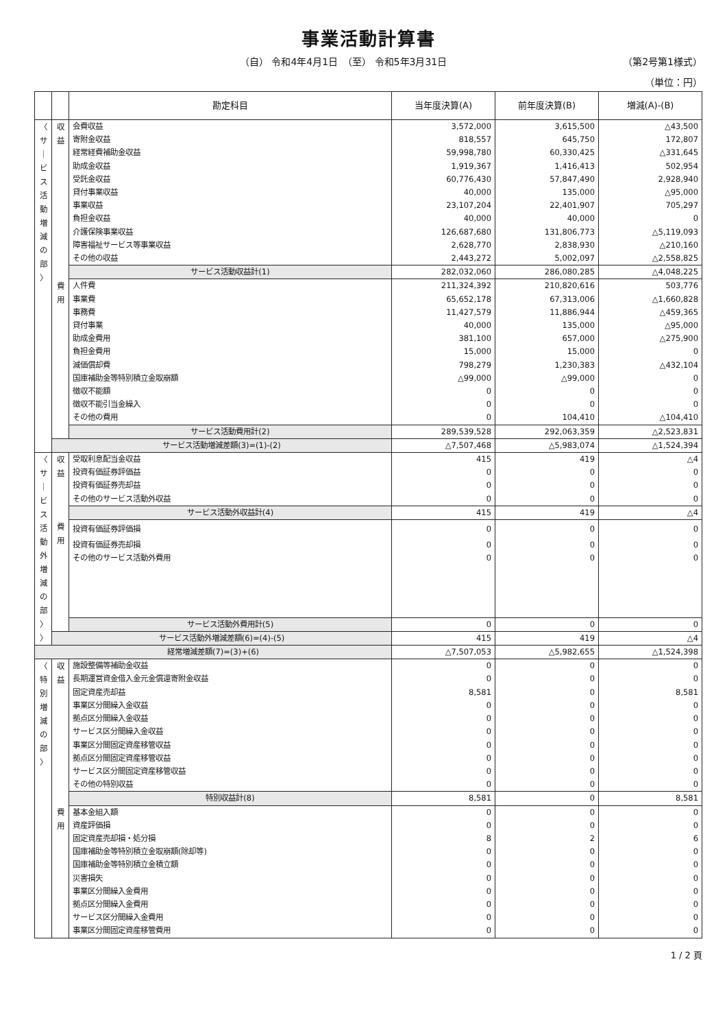事業活動計算書
（自） 令和4年4月1日　（至） 令和5年3月31日 （第2号第1様式）
（単位：円）
| | | 勘定科目 | 当年度決算(A) | 前年度決算(B) | 増減(A)-(B) |
| --- | --- | --- | --- | --- | --- |
| 〈 サ ｜ ビ ス 活 動 増 減 の 部 〉 | 収 益 | 会費収益 | 3,572,000 | 3,615,500 | △43,500 |
| | | 寄附金収益 | 818,557 | 645,750 | 172,807 |
| | | 経常経費補助金収益 | 59,998,780 | 60,330,425 | △331,645 |
| | | 助成金収益 | 1,919,367 | 1,416,413 | 502,954 |
| | | 受託金収益 | 60,776,430 | 57,847,490 | 2,928,940 |
| | | 貸付事業収益 | 40,000 | 135,000 | △95,000 |
| | | 事業収益 | 23,107,204 | 22,401,907 | 705,297 |
| | | 負担金収益 | 40,000 | 40,000 | 0 |
| | | 介護保険事業収益 | 126,687,680 | 131,806,773 | △5,119,093 |
| | | 障害福祉サービス等事業収益 | 2,628,770 | 2,838,930 | △210,160 |
| | | その他の収益 | 2,443,272 | 5,002,097 | △2,558,825 |
| | | サービス活動収益計(1) | 282,032,060 | 286,080,285 | △4,048,225 |
| | 費 用 | 人件費 | 211,324,392 | 210,820,616 | 503,776 |
| | | 事業費 | 65,652,178 | 67,313,006 | △1,660,828 |
| | | 事務費 | 11,427,579 | 11,886,944 | △459,365 |
| | | 貸付事業 | 40,000 | 135,000 | △95,000 |
| | | 助成金費用 | 381,100 | 657,000 | △275,900 |
| | | 負担金費用 | 15,000 | 15,000 | 0 |
| | | 減価償却費 | 798,279 | 1,230,383 | △432,104 |
| | | 国庫補助金等特別積立金取崩額 | △99,000 | △99,000 | 0 |
| | | 徴収不能額 | 0 | 0 | 0 |
| | | 徴収不能引当金繰入 | 0 | 0 | 0 |
| | | その他の費用 | 0 | 104,410 | △104,410 |
| | | サービス活動費用計(2) | 289,539,528 | 292,063,359 | △2,523,831 |
| | サービス活動増減差額(3)=(1)-(2) | | △7,507,468 | △5,983,074 | △1,524,394 |
| 〈 サ ｜ ビ ス 活 動 外 増 減 の 部 〉 〉 | 収 益 | 受取利息配当金収益 | 415 | 419 | △4 |
| | | 投資有価証券評価益 | 0 | 0 | 0 |
| | | 投資有価証券売却益 | 0 | 0 | 0 |
| | | その他のサービス活動外収益 | 0 | 0 | 0 |
| | | サービス活動外収益計(4) | 415 | 419 | △4 |
| | 費 用 | 投資有価証券評価損 | 0 | 0 | 0 |
| | | 投資有価証券売却損 | 0 | 0 | 0 |
| | | その他のサービス活動外費用 | 0 | 0 | 0 |
| | | サービス活動外費用計(5) | 0 | 0 | 0 |
| | サービス活動外増減差額(6)=(4)-(5) | | 415 | 419 | △4 |
| 経常増減差額(7)=(3)+(6) | | | △7,507,053 | △5,982,655 | △1,524,398 |
| 〈 特 別 増 減 の 部 〉 | 収 益 | 施設整備等補助金収益 | 0 | 0 | 0 |
| | | 長期運営資金借入金元金償還寄附金収益 | 0 | 0 | 0 |
| | | 固定資産売却益 | 8,581 | 0 | 8,581 |
| | | 事業区分間繰入金収益 | 0 | 0 | 0 |
| | | 拠点区分間繰入金収益 | 0 | 0 | 0 |
| | | サービス区分間繰入金収益 | 0 | 0 | 0 |
| | | 事業区分間固定資産移管収益 | 0 | 0 | 0 |
| | | 拠点区分間固定資産移管収益 | 0 | 0 | 0 |
| | | サービス区分間固定資産移管収益 | 0 | 0 | 0 |
| | | その他の特別収益 | 0 | 0 | 0 |
| | | 特別収益計(8) | 8,581 | 0 | 8,581 |
| | 費 用 | 基本金組入額 | 0 | 0 | 0 |
| | | 資産評価損 | 0 | 0 | 0 |
| | | 固定資産売却損・処分損 | 8 | 2 | 6 |
| | | 国庫補助金等特別積立金取崩額(除却等) | 0 | 0 | 0 |
| | | 国庫補助金等特別積立金積立額 | 0 | 0 | 0 |
| | | 災害損失 | 0 | 0 | 0 |
| | | 事業区分間繰入金費用 | 0 | 0 | 0 |
| | | 拠点区分間繰入金費用 | 0 | 0 | 0 |
| | | サービス区分間繰入金費用 | 0 | 0 | 0 |
| | | 事業区分間固定資産移管費用 | 0 | 0 | 0 |
1 / 2 頁